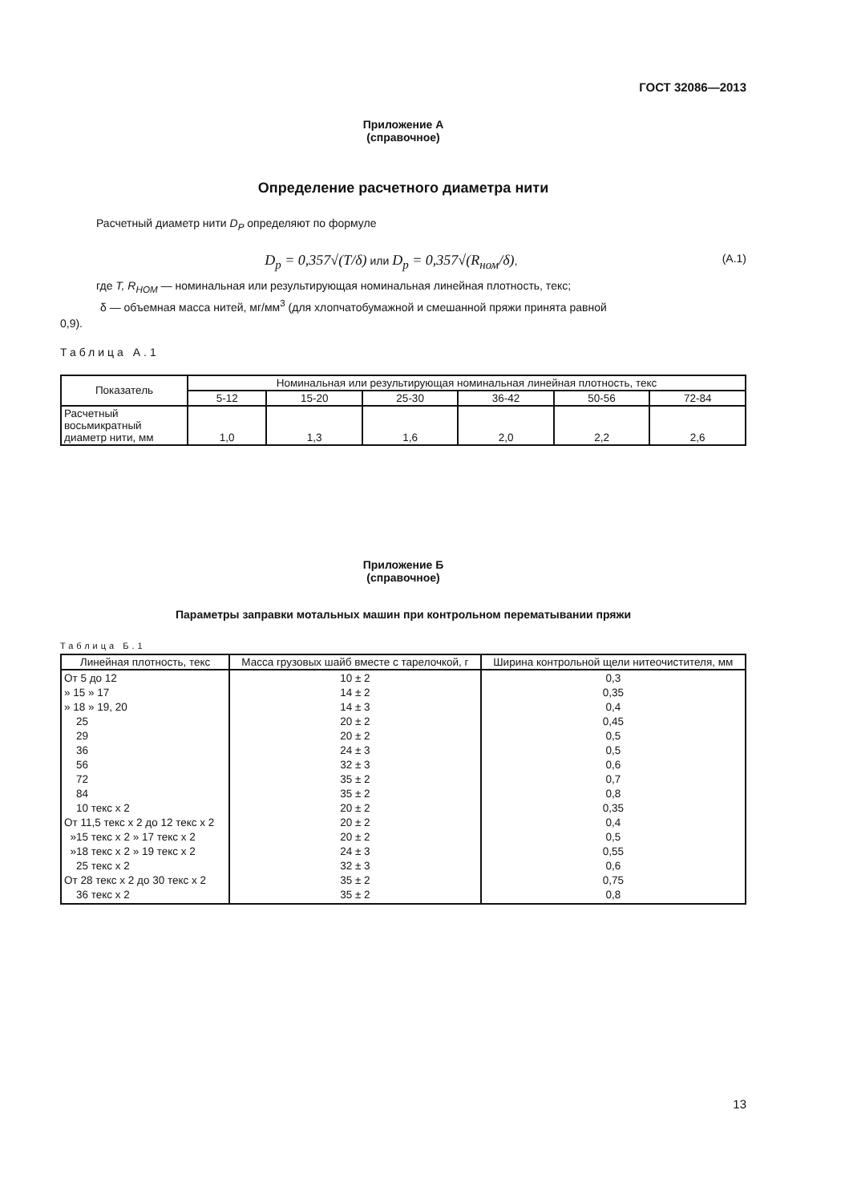ГОСТ 32086—2013
Приложение А
(справочное)
Определение расчетного диаметра нити
Расчетный диаметр нити D<sub>P</sub> определяют по формуле
D<sub>p</sub> = 0,357√(T/δ) или D<sub>p</sub> = 0,357√(R<sub>ном</sub>/δ),
(А.1)
где T, R<sub>НОМ</sub> — номинальная или результирующая номинальная линейная плотность, текс;
δ — объемная масса нитей, мг/мм<sup>3</sup> (для хлопчатобумажной и смешанной пряжи принята равной
0,9).
Таблица А.1
| Показатель | Номинальная или результирующая номинальная линейная плотность, текс | | | | | |
| --- | --- | --- | --- | --- | --- | --- |
| | 5-12 | 15-20 | 25-30 | 36-42 | 50-56 | 72-84 |
| Расчетный восьмикратный диаметр нити, мм | 1,0 | 1,3 | 1,6 | 2,0 | 2,2 | 2,6 |
Приложение Б
(справочное)
Параметры заправки мотальных машин при контрольном перематывании пряжи
Таблица Б.1
| Линейная плотность, текс | Масса грузовых шайб вместе с тарелочкой, г | Ширина контрольной щели нитеочистителя, мм |
| --- | --- | --- |
| От 5 до 12 » 15 » 17 » 18 » 19, 20 25 29 36 56 72 84 10 текс x 2 От 11,5 текс x 2 до 12 текс x 2 »15 текс x 2 » 17 текс x 2 »18 текс x 2 » 19 текс x 2 25 текс x 2 От 28 текс x 2 до 30 текс x 2 36 текс x 2 | 10 ± 2 14 ± 2 14 ± 3 20 ± 2 20 ± 2 24 ± 3 32 ± 3 35 ± 2 35 ± 2 20 ± 2 20 ± 2 20 ± 2 24 ± 3 32 ± 3 35 ± 2 35 ± 2 | 0,3 0,35 0,4 0,45 0,5 0,5 0,6 0,7 0,8 0,35 0,4 0,5 0,55 0,6 0,75 0,8 |
13